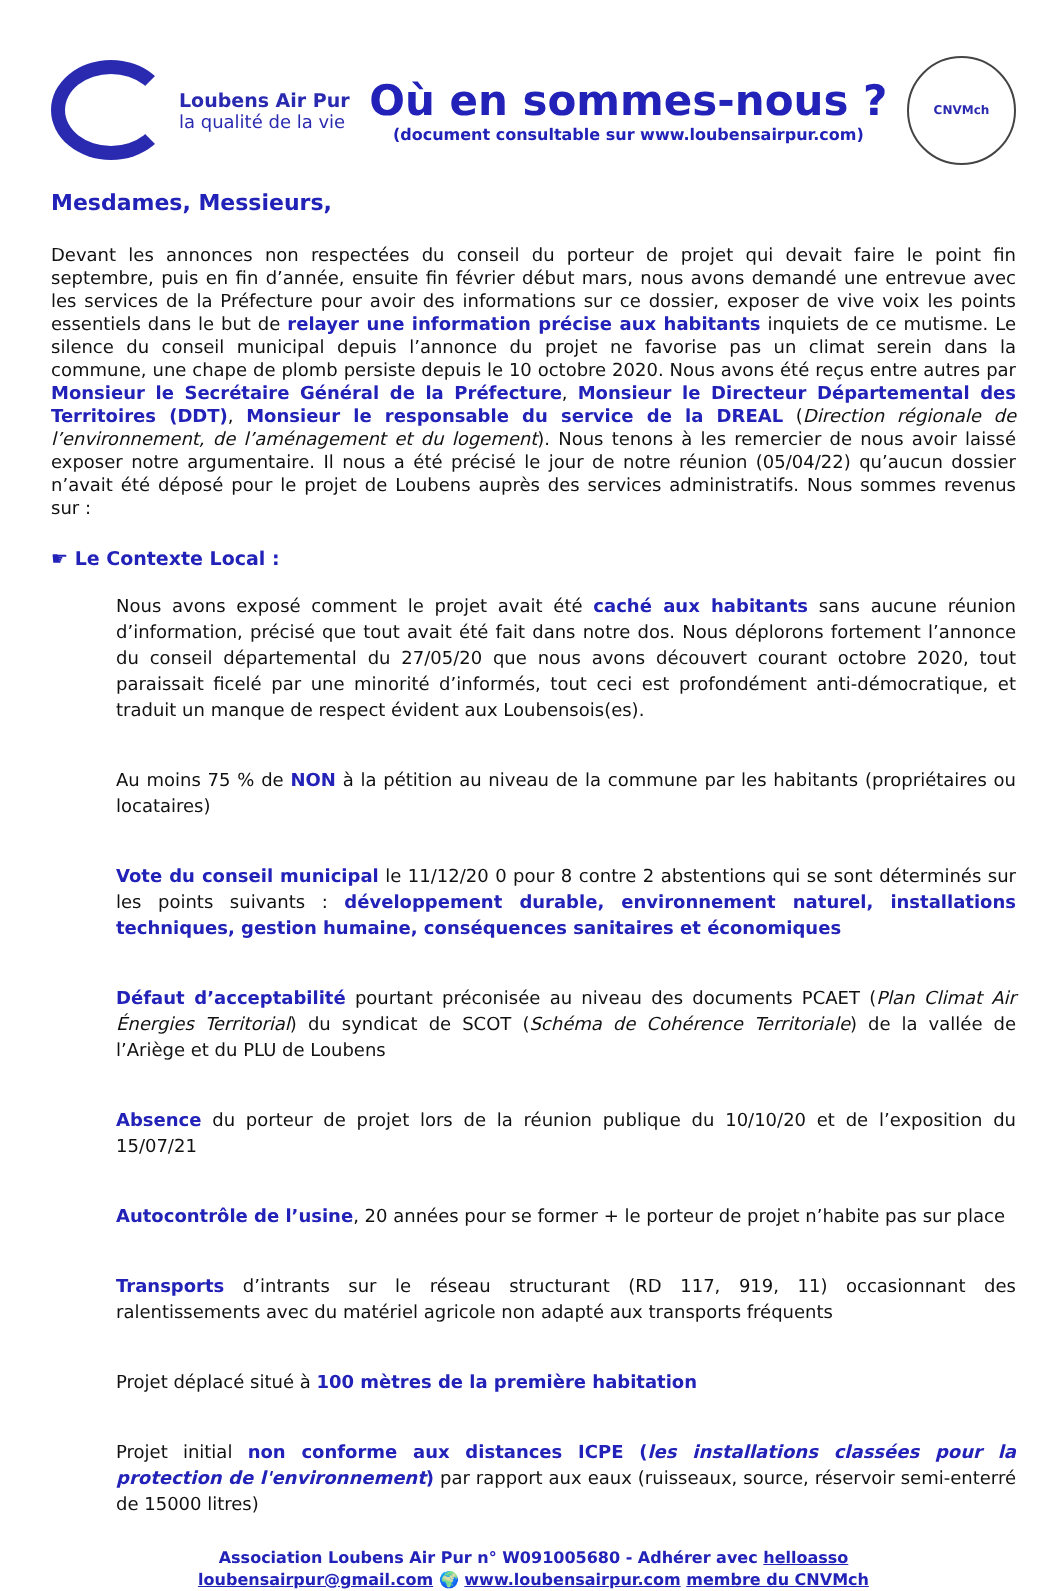Loubens Air Pur
la qualité de la vie
Où en sommes-nous ?
(document consultable sur www.loubensairpur.com)
CNVMch
Mesdames, Messieurs,
Devant les annonces non respectées du conseil du porteur de projet qui devait faire le point fin septembre, puis en fin d’année, ensuite fin février début mars, nous avons demandé une entrevue avec les services de la Préfecture pour avoir des informations sur ce dossier, exposer de vive voix les points essentiels dans le but de relayer une information précise aux habitants inquiets de ce mutisme. Le silence du conseil municipal depuis l’annonce du projet ne favorise pas un climat serein dans la commune, une chape de plomb persiste depuis le 10 octobre 2020. Nous avons été reçus entre autres par Monsieur le Secrétaire Général de la Préfecture, Monsieur le Directeur Départemental des Territoires (DDT), Monsieur le responsable du service de la DREAL (Direction régionale de l’environnement, de l’aménagement et du logement). Nous tenons à les remercier de nous avoir laissé exposer notre argumentaire. Il nous a été précisé le jour de notre réunion (05/04/22) qu’aucun dossier n’avait été déposé pour le projet de Loubens auprès des services administratifs. Nous sommes revenus sur :
☛ Le Contexte Local :
Nous avons exposé comment le projet avait été caché aux habitants sans aucune réunion d’information, précisé que tout avait été fait dans notre dos. Nous déplorons fortement l’annonce du conseil départemental du 27/05/20 que nous avons découvert courant octobre 2020, tout paraissait ficelé par une minorité d’informés, tout ceci est profondément anti-démocratique, et traduit un manque de respect évident aux Loubensois(es).
Au moins 75 % de NON à la pétition au niveau de la commune par les habitants (propriétaires ou locataires)
Vote du conseil municipal le 11/12/20 0 pour 8 contre 2 abstentions qui se sont déterminés sur les points suivants : développement durable, environnement naturel, installations techniques, gestion humaine, conséquences sanitaires et économiques
Défaut d’acceptabilité pourtant préconisée au niveau des documents PCAET (Plan Climat Air Énergies Territorial) du syndicat de SCOT (Schéma de Cohérence Territoriale) de la vallée de l’Ariège et du PLU de Loubens
Absence du porteur de projet lors de la réunion publique du 10/10/20 et de l’exposition du 15/07/21
Autocontrôle de l’usine, 20 années pour se former + le porteur de projet n’habite pas sur place
Transports d’intrants sur le réseau structurant (RD 117, 919, 11) occasionnant des ralentissements avec du matériel agricole non adapté aux transports fréquents
Projet déplacé situé à 100 mètres de la première habitation
Projet initial non conforme aux distances ICPE (les installations classées pour la protection de l'environnement) par rapport aux eaux (ruisseaux, source, réservoir semi-enterré de 15000 litres)
Association Loubens Air Pur n° W091005680 - Adhérer avec helloasso
loubensairpur@gmail.com 🌍 www.loubensairpur.com membre du CNVMch